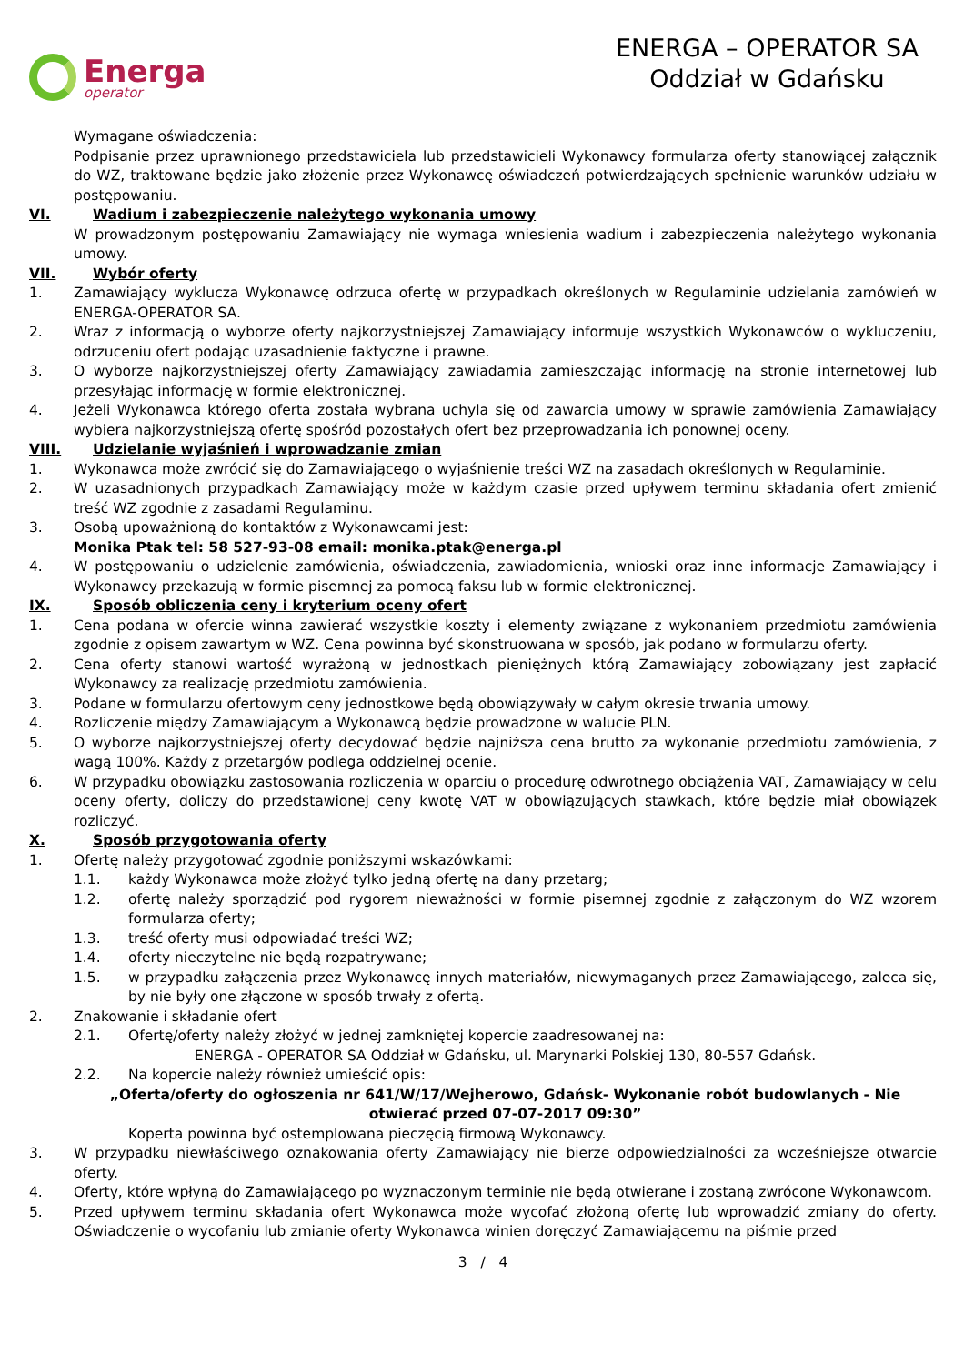Energa
operator
ENERGA – OPERATOR SA
Oddział w Gdańsku
Wymagane oświadczenia:
Podpisanie przez uprawnionego przedstawiciela lub przedstawicieli Wykonawcy formularza oferty stanowiącej załącznik do WZ, traktowane będzie jako złożenie przez Wykonawcę oświadczeń potwierdzających spełnienie warunków udziału w postępowaniu.
VI. Wadium i zabezpieczenie należytego wykonania umowy
W prowadzonym postępowaniu Zamawiający nie wymaga wniesienia wadium i zabezpieczenia należytego wykonania umowy.
VII. Wybór oferty
1. Zamawiający wyklucza Wykonawcę odrzuca ofertę w przypadkach określonych w Regulaminie udzielania zamówień w ENERGA-OPERATOR SA.
2. Wraz z informacją o wyborze oferty najkorzystniejszej Zamawiający informuje wszystkich Wykonawców o wykluczeniu, odrzuceniu ofert podając uzasadnienie faktyczne i prawne.
3. O wyborze najkorzystniejszej oferty Zamawiający zawiadamia zamieszczając informację na stronie internetowej lub przesyłając informację w formie elektronicznej.
4. Jeżeli Wykonawca którego oferta została wybrana uchyla się od zawarcia umowy w sprawie zamówienia Zamawiający wybiera najkorzystniejszą ofertę spośród pozostałych ofert bez przeprowadzania ich ponownej oceny.
VIII. Udzielanie wyjaśnień i wprowadzanie zmian
1. Wykonawca może zwrócić się do Zamawiającego o wyjaśnienie treści WZ na zasadach określonych w Regulaminie.
2. W uzasadnionych przypadkach Zamawiający może w każdym czasie przed upływem terminu składania ofert zmienić treść WZ zgodnie z zasadami Regulaminu.
3. Osobą upoważnioną do kontaktów z Wykonawcami jest:
Monika Ptak tel: 58 527-93-08 email: monika.ptak@energa.pl
4. W postępowaniu o udzielenie zamówienia, oświadczenia, zawiadomienia, wnioski oraz inne informacje Zamawiający i Wykonawcy przekazują w formie pisemnej za pomocą faksu lub w formie elektronicznej.
IX. Sposób obliczenia ceny i kryterium oceny ofert
1. Cena podana w ofercie winna zawierać wszystkie koszty i elementy związane z wykonaniem przedmiotu zamówienia zgodnie z opisem zawartym w WZ. Cena powinna być skonstruowana w sposób, jak podano w formularzu oferty.
2. Cena oferty stanowi wartość wyrażoną w jednostkach pieniężnych którą Zamawiający zobowiązany jest zapłacić Wykonawcy za realizację przedmiotu zamówienia.
3. Podane w formularzu ofertowym ceny jednostkowe będą obowiązywały w całym okresie trwania umowy.
4. Rozliczenie między Zamawiającym a Wykonawcą będzie prowadzone w walucie PLN.
5. O wyborze najkorzystniejszej oferty decydować będzie najniższa cena brutto za wykonanie przedmiotu zamówienia, z wagą 100%. Każdy z przetargów podlega oddzielnej ocenie.
6. W przypadku obowiązku zastosowania rozliczenia w oparciu o procedurę odwrotnego obciążenia VAT, Zamawiający w celu oceny oferty, doliczy do przedstawionej ceny kwotę VAT w obowiązujących stawkach, które będzie miał obowiązek rozliczyć.
X. Sposób przygotowania oferty
1. Ofertę należy przygotować zgodnie poniższymi wskazówkami:
1.1. każdy Wykonawca może złożyć tylko jedną ofertę na dany przetarg;
1.2. ofertę należy sporządzić pod rygorem nieważności w formie pisemnej zgodnie z załączonym do WZ wzorem formularza oferty;
1.3. treść oferty musi odpowiadać treści WZ;
1.4. oferty nieczytelne nie będą rozpatrywane;
1.5. w przypadku załączenia przez Wykonawcę innych materiałów, niewymaganych przez Zamawiającego, zaleca się, by nie były one złączone w sposób trwały z ofertą.
2. Znakowanie i składanie ofert
2.1. Ofertę/oferty należy złożyć w jednej zamkniętej kopercie zaadresowanej na:
ENERGA - OPERATOR SA Oddział w Gdańsku, ul. Marynarki Polskiej 130, 80-557 Gdańsk.
2.2. Na kopercie należy również umieścić opis:
„Oferta/oferty do ogłoszenia nr 641/W/17/Wejherowo, Gdańsk- Wykonanie robót budowlanych - Nie otwierać przed 07-07-2017 09:30”
Koperta powinna być ostemplowana pieczęcią firmową Wykonawcy.
3. W przypadku niewłaściwego oznakowania oferty Zamawiający nie bierze odpowiedzialności za wcześniejsze otwarcie oferty.
4. Oferty, które wpłyną do Zamawiającego po wyznaczonym terminie nie będą otwierane i zostaną zwrócone Wykonawcom.
5. Przed upływem terminu składania ofert Wykonawca może wycofać złożoną ofertę lub wprowadzić zmiany do oferty. Oświadczenie o wycofaniu lub zmianie oferty Wykonawca winien doręczyć Zamawiającemu na piśmie przed
3 / 4